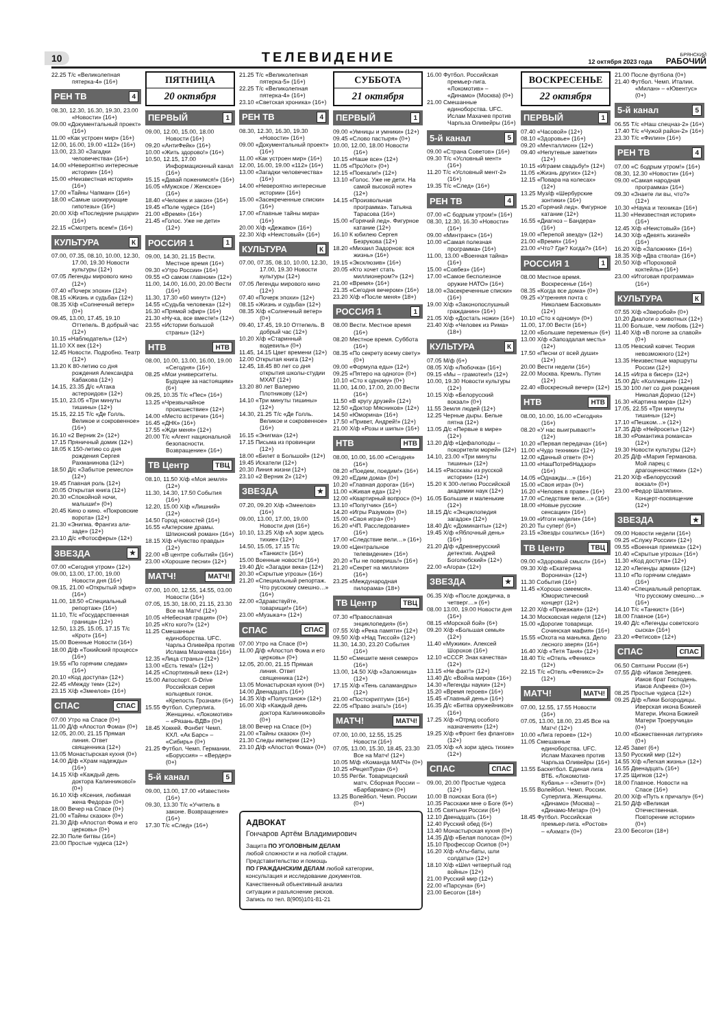10 ТЕЛЕВИДЕНИЕ 12 октября 2023 года БРЯНСКИЙ
РАБОЧИЙ
22.25 Т/с «Великолепная пятерка-4» (16+)
РЕН ТВ 4
08.30, 12.30, 16.30, 19.30, 23.00 «Новости» (16+)
09.00 «Документальный проект» (16+)
11.00 «Как устроен мир» (16+)
12.00, 16.00, 19.00 «112» (16+)
13.00, 23.30 «Загадки человечества» (16+)
14.00 «Невероятно интересные истории» (16+)
15.00 «Неизвестная история» (16+)
17.00 «Тайны Чапман» (16+)
18.00 «Самые шокирующие гипотезы» (16+)
20.00 Х/ф «Последние рыцари» (16+)
22.15 «Смотреть всем!» (16+)
КУЛЬТУРА К
07.00, 07.35, 08.10, 10.00, 12.30, 17.00, 19.30 Новости культуры (12+)
07.05 Легенды мирового кино (12+)
07.40 «Почерк эпохи» (12+)
08.15 «Жизнь и судьба» (12+)
08.35 Х/ф «Солнечный ветер» (0+)
09.45, 13.00, 17.45, 19.10 Оттепель. В добрый час (12+)
10.15 «Наблюдатель» (12+)
11.10 XX век (12+)
12.45 Новости. Подробно. Театр (12+)
13.20 К 80-летию со дня рождения Александра Кабакова (12+)
14.15, 23.35 Д/с «Атака астероидов» (12+)
15.10, 23.05 «Три минуты тишины» (12+)
15.15, 22.15 Т/с «Де Голль. Великое и сокровенное» (16+)
16.10 «2 Верник 2» (12+)
17.15 Пряничный домик (12+)
18.05 К 150-летию со дня рождения Сергея Рахманинова (12+)
18.50 Д/с «Забытое ремесло» (12+)
19.45 Главная роль (12+)
20.05 Открытая книга (12+)
20.30 «Спокойной ночи, малыши!» (0+)
20.45 Кино о кино. «Покровские ворота» (12+)
21.30 «Энигма. Франгиз али-заде» (12+)
23.10 Д/с «Фотосферы» (12+)
ЗВЕЗДА ★
07.00 «Сегодня утром» (12+)
09.00, 13.00, 17.00, 19.00 Новости дня (16+)
09.15, 21.00 «Открытый эфир» (16+)
11.00, 18.50 «Специальный репортаж» (16+)
11.10, Т/с «Государственная граница» (12+)
12.50, 13.25, 15.05, 17.15 Т/с «Крот» (16+)
15.00 Военные Новости (16+)
18.00 Д/ф «Токийский процесс» (16+)
19.55 «По горячим следам» (16+)
20.10 «Код доступа» (12+)
22.45 «Между тем» (12+)
23.15 Х/ф «Змеелов» (16+)
СПАС СПАС
07.00 Утро на Спасе (0+)
11.00 Д/ф «Апостол Фома» (0+)
12.05, 20.00, 21.15 Прямая линия. Ответ священника (12+)
13.05 Монастырская кухня (0+)
14.00 Д/ф «Храм надежды» (16+)
14.15 Х/ф «Каждый день доктора Калинникової» (0+)
16.10 Х/ф «Ксения, любимая жена Федора» (0+)
18.00 Вечер на Спасе (0+)
21.00 «Тайны сказок» (0+)
21.30 Д/ф «Апостол Фома и его церковь» (0+)
22.30 Поле битвы (16+)
23.00 Простые чудеса (12+)
ПЯТНИЦА
20 октября
ПЕРВЫЙ 1
09.00, 12.00, 15.00, 18.00 Новости (16+)
09.20 «АнтиФейк» (16+)
10.00 «Жить здорово!» (16+)
10.50, 12.15, 17.00 Информационный канал (16+)
15.15 «Давай поженимся!» (16+)
16.05 «Мужское / Женское» (16+)
18.40 «Человек и закон» (16+)
19.45 «Поле чудес» (16+)
21.00 «Время» (16+)
21.45 «Голос. Уже не дети» (12+)
РОССИЯ 1 1
09.00, 14.30, 21.15 Вести. Местное время (16+)
09.30 «Утро России» (16+)
09.55 «О самом главном» (12+)
11.00, 14.00, 16.00, 20.00 Вести (16+)
11.30, 17.30 «60 минут» (12+)
14.55 «Судьба человека» (12+)
16.30 «Прямой эфир» (16+)
21.30 «Ну-ка, все вместе!» (12+)
23.55 «Истории большой страны» (12+)
НТВ НТВ
08.00, 10.00, 13.00, 16.00, 19.00 «Сегодня» (16+)
08.25 «Мои университеты. Будущее за настоящим» (6+)
09.25, 10.35 Т/с «Пес» (16+)
13.25 «Чрезвычайное происшествие» (12+)
14.00 «Место встречи» (16+)
16.45 «ДНК» (16+)
17.55 «Жди меня» (12+)
20.00 Т/с «Агент национальной безопасности. Возвращение» (16+)
ТВ Центр ТВЦ
08.10, 11.50 Х/ф «Моя земля» (12+)
11.30, 14.30, 17.50 События (16+)
12.20, 15.00 Х/ф «Лишний» (12+)
14.50 Город новостей (16+)
16.55 «Актерские драмы. Шпионский роман» (16+)
18.15 Х/ф «Чувство правды» (12+)
22.00 «В центре событий» (16+)
23.00 «Хорошие песни» (12+)
МАТЧ! МАТЧ!
07.00, 10.00, 12.55, 14.55, 03.00 Новости (16+)
07.05, 15.30, 18.00, 21.15, 23.30 Все на Матч! (12+)
10.05 «Небесная грация» (0+)
10.25 «Кто кого?» (12+)
11.25 Смешанные единоборства. UFC. Чарльз Оливейра против Ислама Махачева (16+)
12.35 «Лица страны» (12+)
13.00 «Есть тема!» (12+)
14.25 «Спортивный век» (12+)
15.00 Автоспорт. G-Drive Российская серия кольцевых гонок. «Крепость Грозная» (6+)
15.55 Футбол. Суперлига. Женщины. «Локомотив» – «Рязань-ВДВ» (0+)
18.45 Хоккей. Фонбет Чемп. КХЛ. «Ак Барс» – «Сибирь» (0+)
21.25 Футбол. Чемп. Германии. «Боруссия» – «Вердер» (0+)
5-й канал 5
09.00, 13.00, 17.00 «Известия» (16+)
09.30, 13.30 Т/с «Учитель в законе. Возвращение» (16+)
17.30 Т/с «След» (16+)
21.25 Т/с «Великолепная пятерка-5» (16+)
22.25 Т/с «Великолепная пятерка-4» (16+)
23.10 «Светская хроника» (16+)
РЕН ТВ 4
08.30, 12.30, 16.30, 19.30 «Новости» (16+)
09.00 «Документальный проект» (16+)
11.00 «Как устроен мир» (16+)
12.00, 16.00, 19.00 «112» (16+)
13.00 «Загадки человечества» (16+)
14.00 «Невероятно интересные истории» (16+)
15.00 «Засекреченные списки» (16+)
17.00 «Главные тайны мира» (16+)
20.00 Х/ф «Дежавю» (16+)
22.30 Х/ф «Неистовый» (16+)
КУЛЬТУРА К
07.00, 07.35, 08.10, 10.00, 12.30, 17.00, 19.30 Новости культуры (12+)
07.05 Легенды мирового кино (12+)
07.40 «Почерк эпохи» (12+)
08.15 «Жизнь и судьба» (12+)
08.35 Х/ф «Солнечный ветер» (0+)
09.40, 17.45, 19.10 Оттепель. В добрый час (12+)
10.20 Х/ф «Старинный водевиль» (0+)
11.45, 14.15 Цвет времени (12+)
12.00 Открытая книга (12+)
12.45, 18.45 80 лет со дня открытия школы-студии МХАТ (12+)
13.20 80 лет Валерию Плотникову (12+)
14.10 «Три минуты тишины» (12+)
14.30, 21.25 Т/с «Де Голль. Великое и сокровенное» (16+)
16.15 «Энигма» (12+)
17.15 Письма из провинции (12+)
18.00 «Билет в Большой» (12+)
19.45 Искатели (12+)
20.30 Линия жизни (12+)
23.10 «2 Верник 2» (12+)
ЗВЕЗДА ★
07.20, 09.20 Х/ф «Змеелов» (16+)
09.00, 13.00, 17.00, 19.00 Новости дня (16+)
10.10, 13.25 Х/ф «А зори здесь тихие» (12+)
14.50, 15.05, 17.15 Т/с «Танкист» (16+)
15.00 Военные новости (16+)
19.40 Д/с «Загадки века» (12+)
20.30 «Скрытые угрозы» (16+)
21.20 «Специальный репортаж. Что русскому смешно…» (16+)
22.00 «Здравствуйте, товарищи!» (16+)
23.00 «Музыка+» (12+)
СПАС СПАС
07.00 Утро на Спасе (0+)
11.00 Д/ф «Апостол Фома и его церковь» (0+)
12.05, 20.00, 21.15 Прямая линия. Ответ священника (12+)
13.05 Монастырская кухня (0+)
14.00 Двенадцать (16+)
14.35 Х/ф «Полустанок» (12+)
16.00 Х/ф «Каждый день доктора Калинниковой» (0+)
18.00 Вечер на Спасе (0+)
21.00 «Тайны сказок» (0+)
21.30 Следы империи (12+)
23.10 Д/ф «Апостол Фома» (0+)
СУББОТА
21 октября
ПЕРВЫЙ 1
09.00 «Умницы и умники» (12+)
09.45 «Слово пастыря» (0+)
10.00, 12.00, 18.00 Новости (16+)
10.15 «Наше все» (12+)
11.05 «ПроУют» (0+)
12.15 «Поехали!» (12+)
13.10 «Голос. Уже не дети. На самой высокой ноте» (12+)
14.15 «Произвольная программа». Татьяна Тарасова (16+)
15.00 «Горячий лед». Фигурное катание (12+)
16.10 К юбилею Сергея Безрукова (12+)
18.20 «Михаил Задорнов: вся жизнь» (16+)
19.15 «Эксклюзив» (16+)
20.05 «Кто хочет стать миллионером?» (12+)
21.00 «Время» (16+)
21.35 «Сегодня вечером» (16+)
23.20 Х/ф «После меня» (18+)
РОССИЯ 1 1
08.00 Вести. Местное время (16+)
08.20 Местное время. Суббота (16+)
08.35 «По секрету всему свету» (0+)
09.00 «Формула еды» (12+)
09.25 «Пятеро на одного» (0+)
10.10 «Сто к одному» (0+)
11.00, 14.00, 17.00, 20.00 Вести (16+)
11.50 «В кругу друзей» (12+)
12.50 «Доктор Мясников» (12+)
14.50 «Юморина» (16+)
17.50 «Привет, Андрей!» (12+)
21.00 Х/ф «Розы и шипы» (16+)
НТВ НТВ
08.00, 10.00, 16.00 «Сегодня» (16+)
08.20 «Поедем, поедим!» (16+)
09.20 «Едим дома» (0+)
10.20 «Главная дорога» (16+)
11.00 «Живая еда» (12+)
12.00 «Квартирный вопрос» (0+)
13.10 «Попутчик» (16+)
14.20 «Игры Разумов» (0+)
15.00 «Своя игра» (0+)
16.20 «ЧП. Расследование» (16+)
17.00 «Следствие вели…» (16+)
19.00 «Центральное телевидение» (16+)
20.20 «Ты не поверишь!» (16+)
21.20 «Секрет на миллион» (16+)
23.25 «Международная пилорама» (18+)
ТВ Центр ТВЦ
07.30 «Православная энциклопедия» (6+)
07.55 Х/ф «Река памяти» (12+)
09.50 Х/ф «Над Тиссой» (12+)
11.30, 14.30, 23.20 События (16+)
11.50 «Смешите меня семеро» (16+)
13.00, 14.50 Х/ф «Заложница» (12+)
17.15 Х/ф «Тень саламандры» (12+)
21.00 «Постскриптум» (16+)
22.05 «Право знать!» (16+)
МАТЧ! МАТЧ!
07.00, 10.00, 12.55, 15.25 Новости (16+)
07.05, 13.00, 15.30, 18.45, 23.30 Все на Матч! (12+)
10.05 М/ф «Команда МАТЧ» (0+)
10.25 «РецепТура» (6+)
10.55 Регби. Товарищеский матч. Сборная России – «Барбарианс» (0+)
13.25 Волейбол. Чемп. России (0+)
АДВОКАТ
Гончаров Артём Владимирович
Защита ПО УГОЛОВНЫМ ДЕЛАМ
любой сложности и на любой стадии.
Представительство и помощь
ПО ГРАЖДАНСКИМ ДЕЛАМ любой категории,
консультация и исследование документов.
Качественный объективный анализ
ситуации и разъяснение рисков.
Запись по тел. 8(905)101-81-21
16.00 Футбол. Российская премьер-лига. «Локомотив» – «Динамо» (Москва) (0+)
21.00 Смешанные единоборства. UFC. Ислам Махачев против Чарльза Оливейры (16+)
5-й канал 5
09.00 «Страна Советов» (16+)
09.30 Т/с «Условный мент» (16+)
11.20 Т/с «Условный мент-2» (16+)
19.35 Т/с «След» (16+)
РЕН ТВ 4
07.00 «С бодрым утром!» (16+)
08.30, 12.30, 16.30 «Новости» (16+)
09.00 «Минтранс» (16+)
10.00 «Самая полезная программа» (16+)
11.00, 13.00 «Военная тайна» (16+)
15.00 «Совбез» (16+)
17.00 «Самое бесполезное оружие НАТО» (16+)
18.00 «Засекреченные списки» (16+)
19.00 Х/ф «Законопослушный гражданин» (16+)
21.05 Х/ф «Достать ножи» (16+)
23.40 Х/ф «Человек из Рима» (18+)
КУЛЬТУРА К
07.05 М/ф (6+)
08.05 Х/ф «Любочка» (16+)
09.15 «Мы – грамотеи!» (12+)
10.00, 19.30 Новости культуры (12+)
10.15 Х/ф «Белорусский вокзал» (0+)
11.55 Земля людей (12+)
12.25 Черные дыры. Белые пятна (12+)
13.05 Д/с «Первые в мире» (12+)
13.20 Д/ф «Цефалоподы – покорители морей» (12+)
14.10, 23.00 «Три минуты тишины» (12+)
14.15 «Рассказы из русской истории» (12+)
15.20 К 300-летию Российской академии наук (12+)
16.05 Большие и маленькие (12+)
18.15 Д/с «Энциклопедия загадок» (12+)
18.40 Д/с «Доминанты» (12+)
19.45 Х/ф «Яблочный день» (16+)
21.20 Д/ф «Древнерусский детектив. Андрей Боголюбский» (12+)
22.00 «Агора» (12+)
ЗВЕЗДА ★
06.35 Х/ф «После дождичка, в четверг…» (6+)
08.00 13.00, 19.00 Новости дня (16+)
08.15 «Морской бой» (6+)
09.20 Х/ф «Большая семья» (12+)
11.40 «Мужики». Алексей Шорохов (16+)
12.10 «СССР. Знак качества» (12+)
13.15 «Не факт!» (12+)
13.40 Д/с «Война миров» (16+)
14.30 «Легенды науки» (12+)
15.20 «Время героев» (16+)
15.45 «Главный день» (16+)
16.35 Д/с «Битва оружейников» (16+)
17.25 Х/ф «Отряд особого назначения» (12+)
19.25 Х/ф «Фронт без флангов» (12+)
23.05 Х/ф «А зори здесь тихие» (12+)
СПАС СПАС
09.00, 20.00 Простые чудеса (12+)
10.00 В поисках Бога (6+)
10.35 Расскажи мне о Боге (6+)
11.05 Святыни России (6+)
12.10 Двенадцать (16+)
12.40 Русский обед (6+)
13.40 Монастырская кухня (0+)
14.35 Д/ф «Белая полоса» (0+)
15.10 Профессор Осипов (0+)
16.20 Х/ф «Аты-баты, шли солдаты» (12+)
18.10 Х/ф «Шел четвертый год войны» (12+)
21.00 Русский мир (12+)
22.00 «Парсуна» (6+)
23.00 Бесогон (18+)
ВОСКРЕСЕНЬЕ
22 октября
ПЕРВЫЙ 1
07.40 «Часовой» (12+)
08.10 «Здоровье» (16+)
09.20 «Мечталлион» (12+)
09.40 «Непутевые заметки» (12+)
10.15 «Играем свадьбу!» (12+)
11.05 «Жизнь других» (12+)
12.15 «Повара на колесах» (12+)
13.25 Муз/ф «Шербурские зонтики» (16+)
15.20 «Горячий лед». Фигурное катание (12+)
16.55 «Диагноз – Бандера» (16+)
19.00 «Перепой звезду» (12+)
21.00 «Время» (16+)
23.00 «Что? Где? Когда?» (16+)
РОССИЯ 1 1
08.00 Местное время. Воскресенье (16+)
08.35 «Когда все дома» (0+)
09.25 «Утренняя почта с Николаем Басковым» (12+)
10.10 «Сто к одному» (0+)
11.00, 17.00 Вести (16+)
12.00 «Большие перемены» (6+)
13.00 Х/ф «Запоздалая месть» (12+)
17.50 «Песни от всей души» (12+)
20.00 Вести недели (16+)
22.00 Москва. Кремль. Путин (12+)
22.40 «Воскресный вечер» (12+)
НТВ НТВ
08.00, 10.00, 16.00 «Сегодня» (16+)
08.20 «У нас выигрывают!» (12+)
10.20 «Первая передача» (16+)
11.00 «Чудо техники» (12+)
12.00 «Дачный ответ» (0+)
13.00 «НашПотребНадзор» (16+)
14.05 «Однажды…» (16+)
15.00 «Своя игра» (0+)
16.20 «Человек в праве» (16+)
17.00 «Следствие вели…» (16+)
18.00 «Новые русские сенсации» (16+)
19.00 «Итоги недели» (16+)
20.20 Ты супер! (6+)
23.15 «Звезды сошлись» (16+)
ТВ Центр ТВЦ
09.00 «Здоровый смысл» (16+)
09.30 Х/ф «Екатерина Воронина» (12+)
11.30 События (16+)
11.45 «Хорошо смеемся». Юмористический концерт (12+)
12.20 Х/ф «Приезжая» (12+)
14.30 Московская неделя (12+)
15.00 «Дорогие товарищи. Сочинская мафия» (16+)
15.55 «Охота на маньяка. Дело лесного зверя» (16+)
16.40 Х/ф «Тетя Таня» (12+)
18.40 Т/с «Отель «Феникс» (12+)
22.15 Т/с «Отель «Феникс»-2» (12+)
МАТЧ! МАТЧ!
07.00, 12.55, 17.55 Новости (16+)
07.05, 13.00, 18.00, 23.45 Все на Матч! (12+)
10.00 «Лига героев» (12+)
11.05 Смешанные единоборства. UFC. Ислам Махачев против Чарльза Оливейры (16+)
13.55 Баскетбол. Единая лига ВТБ. «Локомотив-Кубань» – «Зенит» (0+)
15.55 Волейбол. Чемп. России. Суперлига. Женщины. «Динамо» (Москва) – «Динамо-Метар» (0+)
18.45 Футбол. Российская премьер-лига. «Ростов» – «Ахмат» (0+)
21.00 После футбола (0+)
21.40 Футбол. Чемп. Италии. «Милан» – «Ювентус» (0+)
5-й канал 5
06.55 Т/с «Наш спецназ-2» (16+)
17.40 Т/с «Чужой район-2» (16+)
23.30 Т/с «Филин» (16+)
РЕН ТВ 4
07.00 «С бодрым утром!» (16+)
08.30, 12.30 «Новости» (16+)
09.00 «Самая народная программа» (16+)
09.30 «Знаете ли вы, что?» (12+)
10.30 «Наука и техника» (16+)
11.30 «Неизвестная история» (16+)
12.45 Х/ф «Неистовый» (16+)
14.30 Х/ф «Девять жизней» (16+)
16.20 Х/ф «Заложник» (16+)
18.35 Х/ф «Два ствола» (16+)
20.50 Х/ф «Пороховой коктейль» (16+)
23.00 «Итоговая программа» (16+)
КУЛЬТУРА К
07.55 Х/ф «Зверобой» (0+)
10.20 Диалоги о животных (12+)
11.00 Больше, чем любовь (12+)
11.40 Х/ф «В погоне за славой» (0+)
13.05 Невский ковчег. Теория невозможного (12+)
13.35 Неизвестные маршруты России (12+)
14.15 «Игра в бисер» (12+)
15.00 Д/с «Коллекция» (12+)
15.30 100 лет со дня рождения Николая Доризо (12+)
16.30 «Картина мира» (12+)
17.05, 22.55 «Три минуты тишины» (12+)
17.10 «Пешком…» (12+)
17.35 Д/ф «Нейросеть» (12+)
18.30 «Романтика романса» (12+)
19.30 Новости культуры (12+)
20.25 Д/ф «Мария Германова. Мой ларец с драгоценностями» (12+)
21.20 Х/ф «Белорусский вокзал» (0+)
23.00 «Федор Шаляпин». Концерт-посвящение (12+)
ЗВЕЗДА ★
09.00 Новости недели (16+)
09.25 «Служу России» (12+)
09.55 «Военная приемка» (12+)
10.40 «Скрытые угрозы» (16+)
11.30 «Код доступа» (12+)
12.20 «Легенды армии» (12+)
13.10 «По горячим следам» (16+)
13.40 «Специальный репортаж. Что русскому смешно…» (16+)
14.10 Т/с «Танкист» (16+)
18.00 Главное (16+)
19.40 Д/с «Легенды советского сыска» (16+)
23.20 «Фетисов» (12+)
СПАС СПАС
06.50 Святыни России (6+)
07.55 Д/ф «Иаков Зеведеев. Иаков брат Господень. Иаков Алфеев» (0+)
08.25 Простые чудеса (12+)
09.25 Д/ф «Лики Богородицы. Иверская икона Божией Матери. Икона Божией Матери Троеручица» (0+)
10.00 «Божественная литургия» (0+)
12.45 Завет (6+)
13.50 Русский мир (12+)
14.55 Х/ф «Легкая жизнь» (12+)
16.55 Двенадцать (16+)
17.25 Щипков (12+)
18.00 Главное. Новости на Спасе (16+)
20.00 Х/ф «Путь к причалу» (6+)
21.50 Д/ф «Великая Отечественная. Повторение истории» (0+)
23.00 Бесогон (18+)